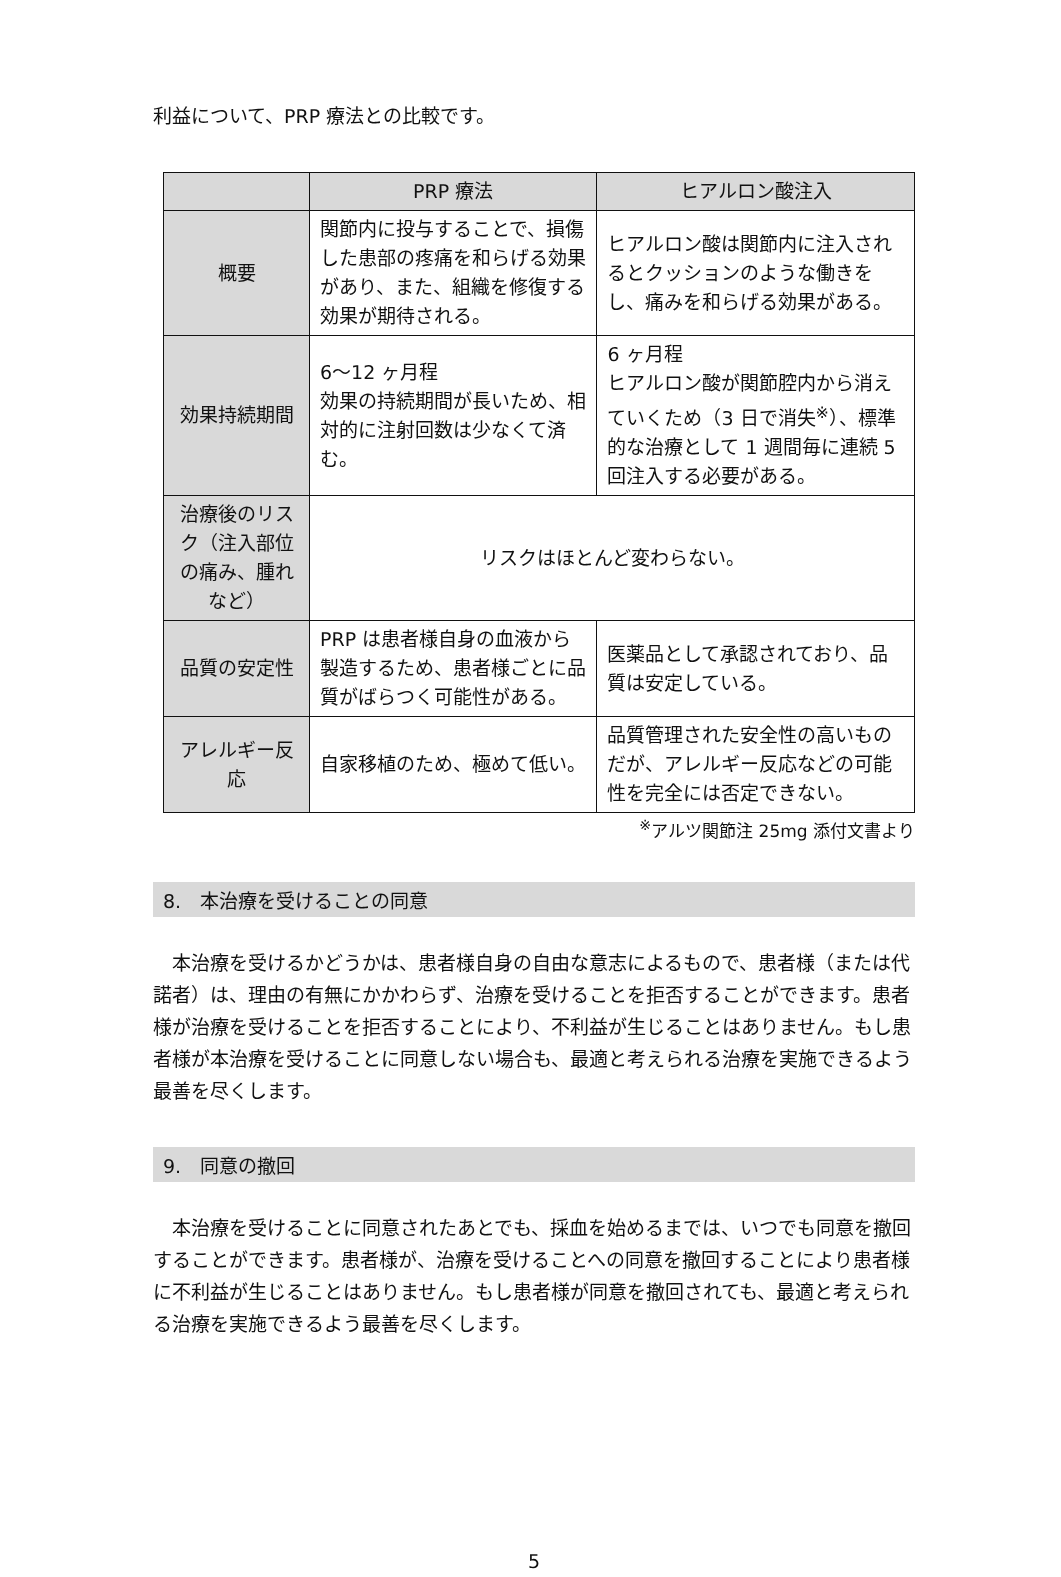利益について、PRP 療法との比較です。
| | PRP 療法 | ヒアルロン酸注入 |
| --- | --- | --- |
| 概要 | 関節内に投与することで、損傷した患部の疼痛を和らげる効果があり、また、組織を修復する効果が期待される。 | ヒアルロン酸は関節内に注入されるとクッションのような働きをし、痛みを和らげる効果がある。 |
| 効果持続期間 | 6〜12 ヶ月程 効果の持続期間が長いため、相対的に注射回数は少なくて済む。 | 6 ヶ月程 ヒアルロン酸が関節腔内から消えていくため（3 日で消失<sup>※</sup>）、標準的な治療として 1 週間毎に連続 5 回注入する必要がある。 |
| 治療後のリスク（注入部位の痛み、腫れなど） | リスクはほとんど変わらない。 | |
| 品質の安定性 | PRP は患者様自身の血液から製造するため、患者様ごとに品質がばらつく可能性がある。 | 医薬品として承認されており、品質は安定している。 |
| アレルギー反応 | 自家移植のため、極めて低い。 | 品質管理された安全性の高いものだが、アレルギー反応などの可能性を完全には否定できない。 |
<sup>※</sup>アルツ関節注 25mg 添付文書より
8.　本治療を受けることの同意
本治療を受けるかどうかは、患者様自身の自由な意志によるもので、患者様（または代諾者）は、理由の有無にかかわらず、治療を受けることを拒否することができます。患者様が治療を受けることを拒否することにより、不利益が生じることはありません。もし患者様が本治療を受けることに同意しない場合も、最適と考えられる治療を実施できるよう最善を尽くします。
9.　同意の撤回
本治療を受けることに同意されたあとでも、採血を始めるまでは、いつでも同意を撤回することができます。患者様が、治療を受けることへの同意を撤回することにより患者様に不利益が生じることはありません。もし患者様が同意を撤回されても、最適と考えられる治療を実施できるよう最善を尽くします。
5